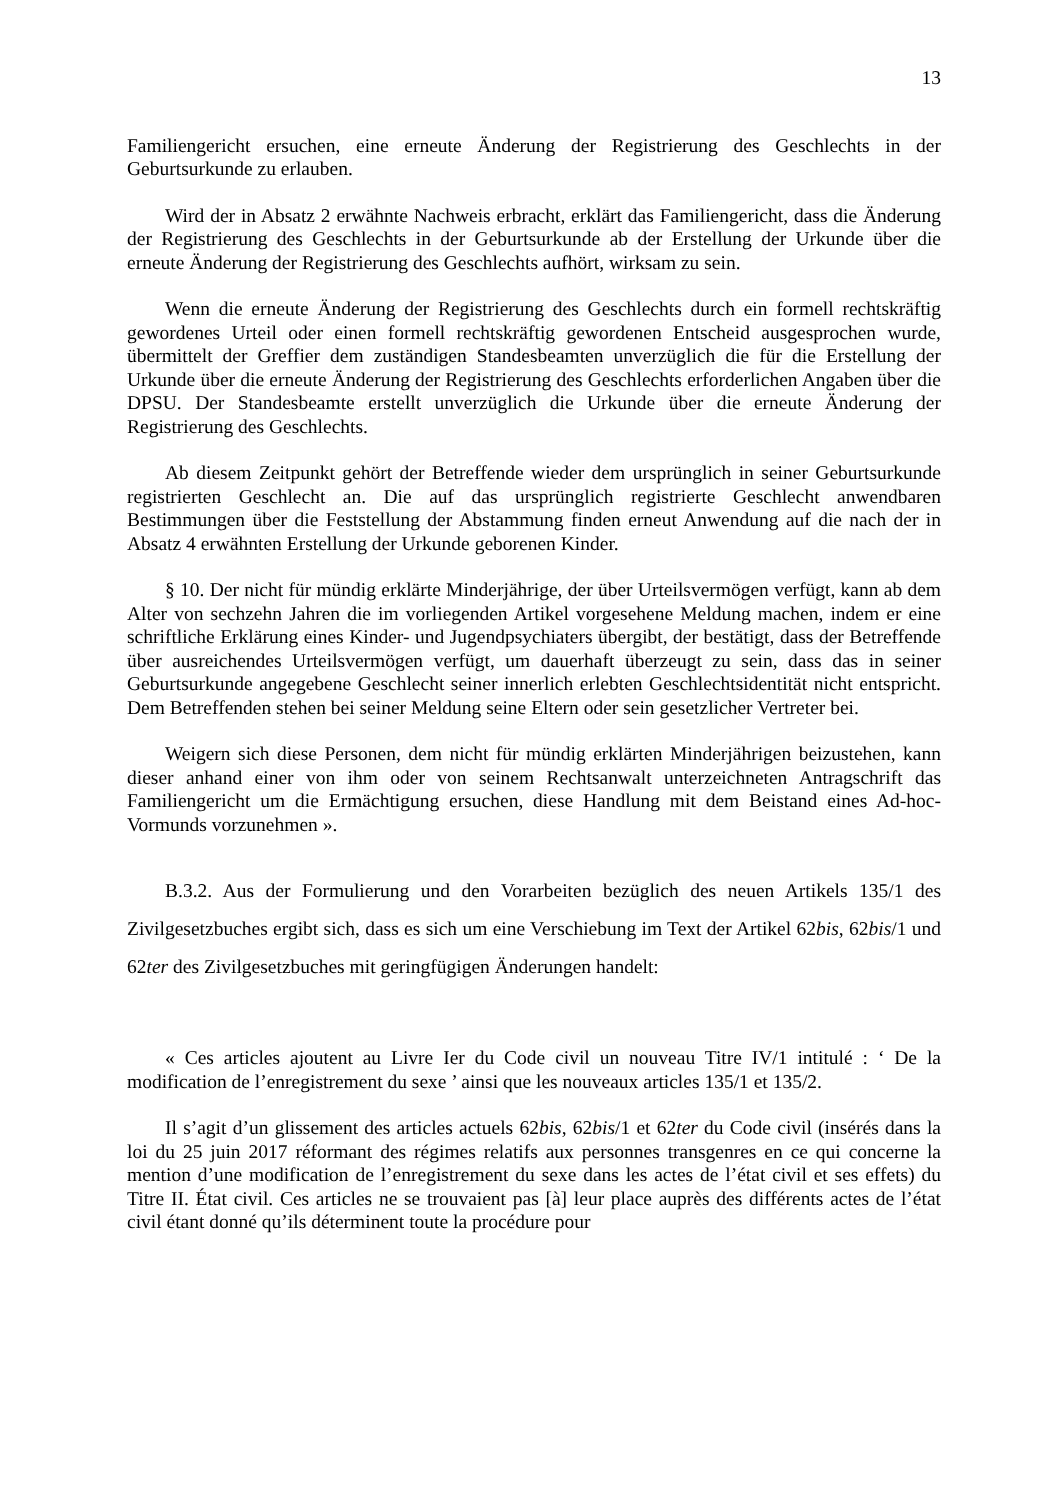13
Familiengericht ersuchen, eine erneute Änderung der Registrierung des Geschlechts in der Geburtsurkunde zu erlauben.
Wird der in Absatz 2 erwähnte Nachweis erbracht, erklärt das Familiengericht, dass die Änderung der Registrierung des Geschlechts in der Geburtsurkunde ab der Erstellung der Urkunde über die erneute Änderung der Registrierung des Geschlechts aufhört, wirksam zu sein.
Wenn die erneute Änderung der Registrierung des Geschlechts durch ein formell rechtskräftig gewordenes Urteil oder einen formell rechtskräftig gewordenen Entscheid ausgesprochen wurde, übermittelt der Greffier dem zuständigen Standesbeamten unverzüglich die für die Erstellung der Urkunde über die erneute Änderung der Registrierung des Geschlechts erforderlichen Angaben über die DPSU. Der Standesbeamte erstellt unverzüglich die Urkunde über die erneute Änderung der Registrierung des Geschlechts.
Ab diesem Zeitpunkt gehört der Betreffende wieder dem ursprünglich in seiner Geburtsurkunde registrierten Geschlecht an. Die auf das ursprünglich registrierte Geschlecht anwendbaren Bestimmungen über die Feststellung der Abstammung finden erneut Anwendung auf die nach der in Absatz 4 erwähnten Erstellung der Urkunde geborenen Kinder.
§ 10. Der nicht für mündig erklärte Minderjährige, der über Urteilsvermögen verfügt, kann ab dem Alter von sechzehn Jahren die im vorliegenden Artikel vorgesehene Meldung machen, indem er eine schriftliche Erklärung eines Kinder- und Jugendpsychiaters übergibt, der bestätigt, dass der Betreffende über ausreichendes Urteilsvermögen verfügt, um dauerhaft überzeugt zu sein, dass das in seiner Geburtsurkunde angegebene Geschlecht seiner innerlich erlebten Geschlechtsidentität nicht entspricht. Dem Betreffenden stehen bei seiner Meldung seine Eltern oder sein gesetzlicher Vertreter bei.
Weigern sich diese Personen, dem nicht für mündig erklärten Minderjährigen beizustehen, kann dieser anhand einer von ihm oder von seinem Rechtsanwalt unterzeichneten Antragschrift das Familiengericht um die Ermächtigung ersuchen, diese Handlung mit dem Beistand eines Ad-hoc-Vormunds vorzunehmen ».
B.3.2. Aus der Formulierung und den Vorarbeiten bezüglich des neuen Artikels 135/1 des Zivilgesetzbuches ergibt sich, dass es sich um eine Verschiebung im Text der Artikel 62bis, 62bis/1 und 62ter des Zivilgesetzbuches mit geringfügigen Änderungen handelt:
« Ces articles ajoutent au Livre Ier du Code civil un nouveau Titre IV/1 intitulé : ‘ De la modification de l’enregistrement du sexe ’ ainsi que les nouveaux articles 135/1 et 135/2.
Il s’agit d’un glissement des articles actuels 62bis, 62bis/1 et 62ter du Code civil (insérés dans la loi du 25 juin 2017 réformant des régimes relatifs aux personnes transgenres en ce qui concerne la mention d’une modification de l’enregistrement du sexe dans les actes de l’état civil et ses effets) du Titre II. État civil. Ces articles ne se trouvaient pas [à] leur place auprès des différents actes de l’état civil étant donné qu’ils déterminent toute la procédure pour